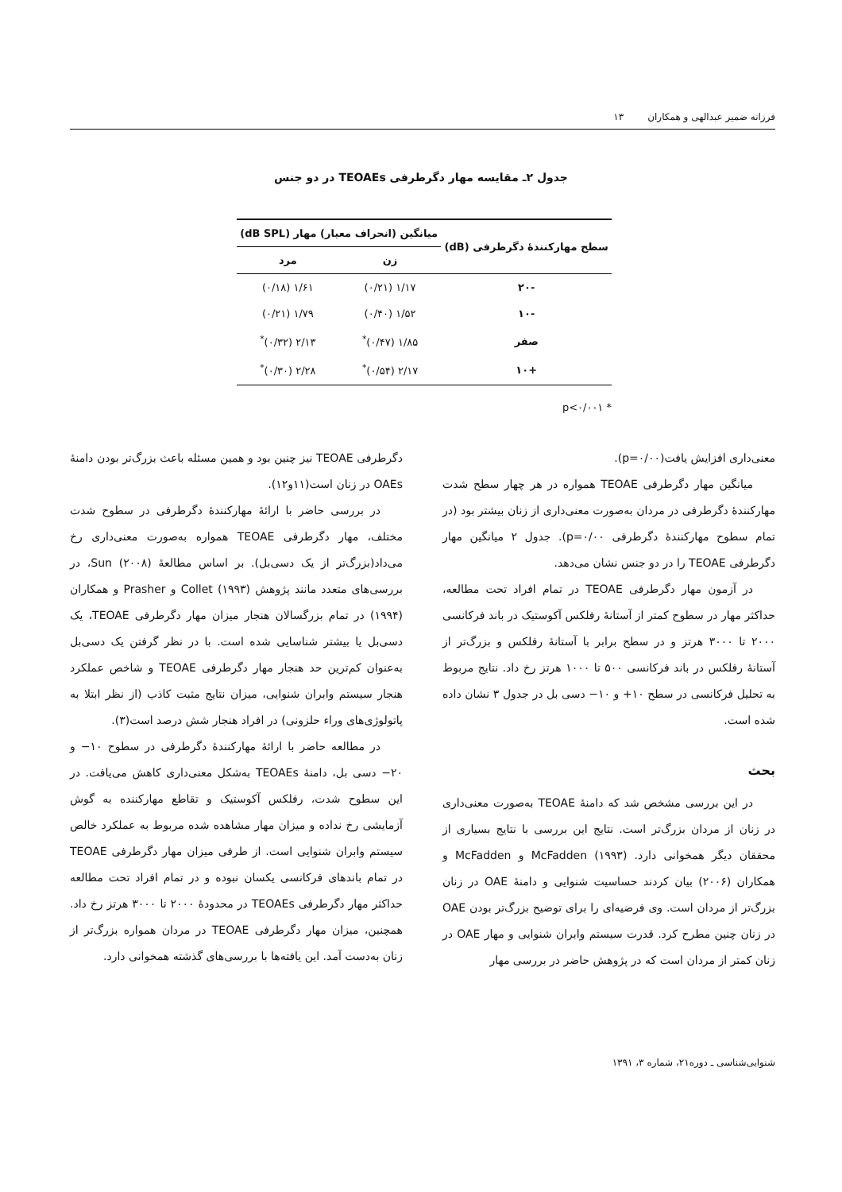فرزانه ضمیر عبدالهی و همکاران ۱۳
جدول ۲ـ مقایسه مهار دگرطرفی TEOAEs در دو جنس
| سطح مهارکنندهٔ دگرطرفی (dB) | میانگین (انحراف معیار) مهار (dB SPL) | |
| --- | --- | --- |
| | زن | مرد |
| -۲۰ | ۱/۱۷ (۰/۲۱) | ۱/۶۱ (۰/۱۸) |
| -۱۰ | ۱/۵۲ (۰/۴۰) | ۱/۷۹ (۰/۲۱) |
| صفر | ۱/۸۵ (۰/۴۷)<sup>*</sup> | ۲/۱۳ (۰/۳۲)<sup>*</sup> |
| +۱۰ | ۲/۱۷ (۰/۵۴)<sup>*</sup> | ۲/۲۸ (۰/۳۰)<sup>*</sup> |
* p<۰/۰۰۱
معنی‌داری افزایش یافت(p=۰/۰۰).
میانگین مهار دگرطرفی TEOAE همواره در هر چهار سطح شدت مهارکنندهٔ دگرطرفی در مردان به‌صورت معنی‌داری از زنان بیشتر بود (در تمام سطوح مهارکنندهٔ دگرطرفی p=۰/۰۰). جدول ۲ میانگین مهار دگرطرفی TEOAE را در دو جنس نشان می‌دهد.
در آزمون مهار دگرطرفی TEOAE در تمام افراد تحت مطالعه، حداکثر مهار در سطوح کمتر از آستانهٔ رفلکس آکوستیک در باند فرکانسی ۲۰۰۰ تا ۳۰۰۰ هرتز و در سطح برابر با آستانهٔ رفلکس و بزرگ‌تر از آستانهٔ رفلکس در باند فرکانسی ۵۰۰ تا ۱۰۰۰ هرتز رخ داد. نتایج مربوط به تحلیل فرکانسی در سطح ۱۰+ و ۱۰− دسی بل در جدول ۳ نشان داده شده است.
بحث
در این بررسی مشخص شد که دامنهٔ TEOAE به‌صورت معنی‌داری در زنان از مردان بزرگ‌تر است. نتایج این بررسی با نتایج بسیاری از محققان دیگر همخوانی دارد. McFadden (۱۹۹۳) و McFadden و همکاران (۲۰۰۶) بیان کردند حساسیت شنوایی و دامنهٔ OAE در زنان بزرگ‌تر از مردان است. وی فرضیه‌ای را برای توضیح بزرگ‌تر بودن OAE در زنان چنین مطرح کرد. قدرت سیستم وابران شنوایی و مهار OAE در زنان کمتر از مردان است که در پژوهش حاضر در بررسی مهار
دگرطرفی TEOAE نیز چنین بود و همین مسئله باعث بزرگ‌تر بودن دامنهٔ OAEs در زنان است(۱۱و۱۲).
در بررسی حاضر با ارائهٔ مهارکنندهٔ دگرطرفی در سطوح شدت مختلف، مهار دگرطرفی TEOAE همواره به‌صورت معنی‌داری رخ می‌داد(بزرگ‌تر از یک دسی‌بل). بر اساس مطالعهٔ Sun (۲۰۰۸)، در بررسی‌های متعدد مانند پژوهش Collet (۱۹۹۳) و Prasher و همکاران (۱۹۹۴) در تمام بزرگسالان هنجار میزان مهار دگرطرفی TEOAE، یک دسی‌بل یا بیشتر شناسایی شده است. با در نظر گرفتن یک دسی‌بل به‌عنوان کم‌ترین حد هنجار مهار دگرطرفی TEOAE و شاخص عملکرد هنجار سیستم وابران شنوایی، میزان نتایج مثبت کاذب (از نظر ابتلا به پاتولوژی‌های وراء حلزونی) در افراد هنجار شش درصد است(۳).
در مطالعه حاضر با ارائهٔ مهارکنندهٔ دگرطرفی در سطوح ۱۰− و ۲۰− دسی بل، دامنهٔ TEOAEs به‌شکل معنی‌داری کاهش می‌یافت. در این سطوح شدت، رفلکس آکوستیک و تقاطع مهارکننده به گوش آزمایشی رخ نداده و میزان مهار مشاهده شده مربوط به عملکرد خالص سیستم وابران شنوایی است. از طرفی میزان مهار دگرطرفی TEOAE در تمام باندهای فرکانسی یکسان نبوده و در تمام افراد تحت مطالعه حداکثر مهار دگرطرفی TEOAEs در محدودهٔ ۲۰۰۰ تا ۳۰۰۰ هرتز رخ داد. همچنین، میزان مهار دگرطرفی TEOAE در مردان همواره بزرگ‌تر از زنان به‌دست آمد. این یافته‌ها با بررسی‌های گذشته همخوانی دارد.
شنوایی‌شناسی ـ دوره۲۱، شماره ۳، ۱۳۹۱